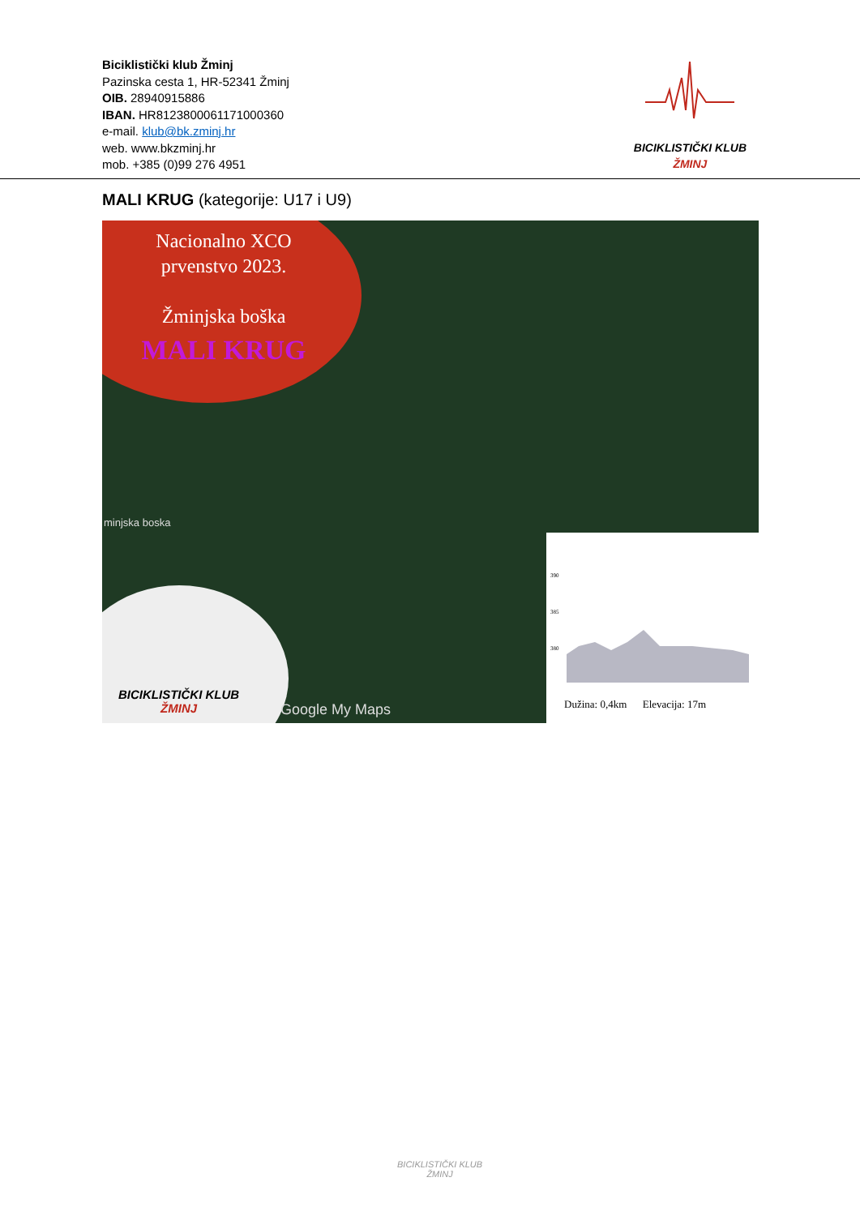Biciklistički klub Žminj
Pazinska cesta 1, HR-52341 Žminj
OIB. 28940915886
IBAN. HR8123800061171000360
e-mail. klub@bk.zminj.hr
web. www.bkzminj.hr
mob. +385 (0)99 276 4951
BICIKLISTIČKI KLUB
ŽMINJ
MALI KRUG (kategorije: U17 i U9)
Nacionalno XCO
prvenstvo 2023.
Žminjska boška
MALI KRUG
minjska boska
BICIKLISTIČKI KLUB
ŽMINJ
Google My Maps
390
385
380
Dužina: 0,4km Elevacija: 17m
BICIKLISTIČKI KLUB
ŽMINJ